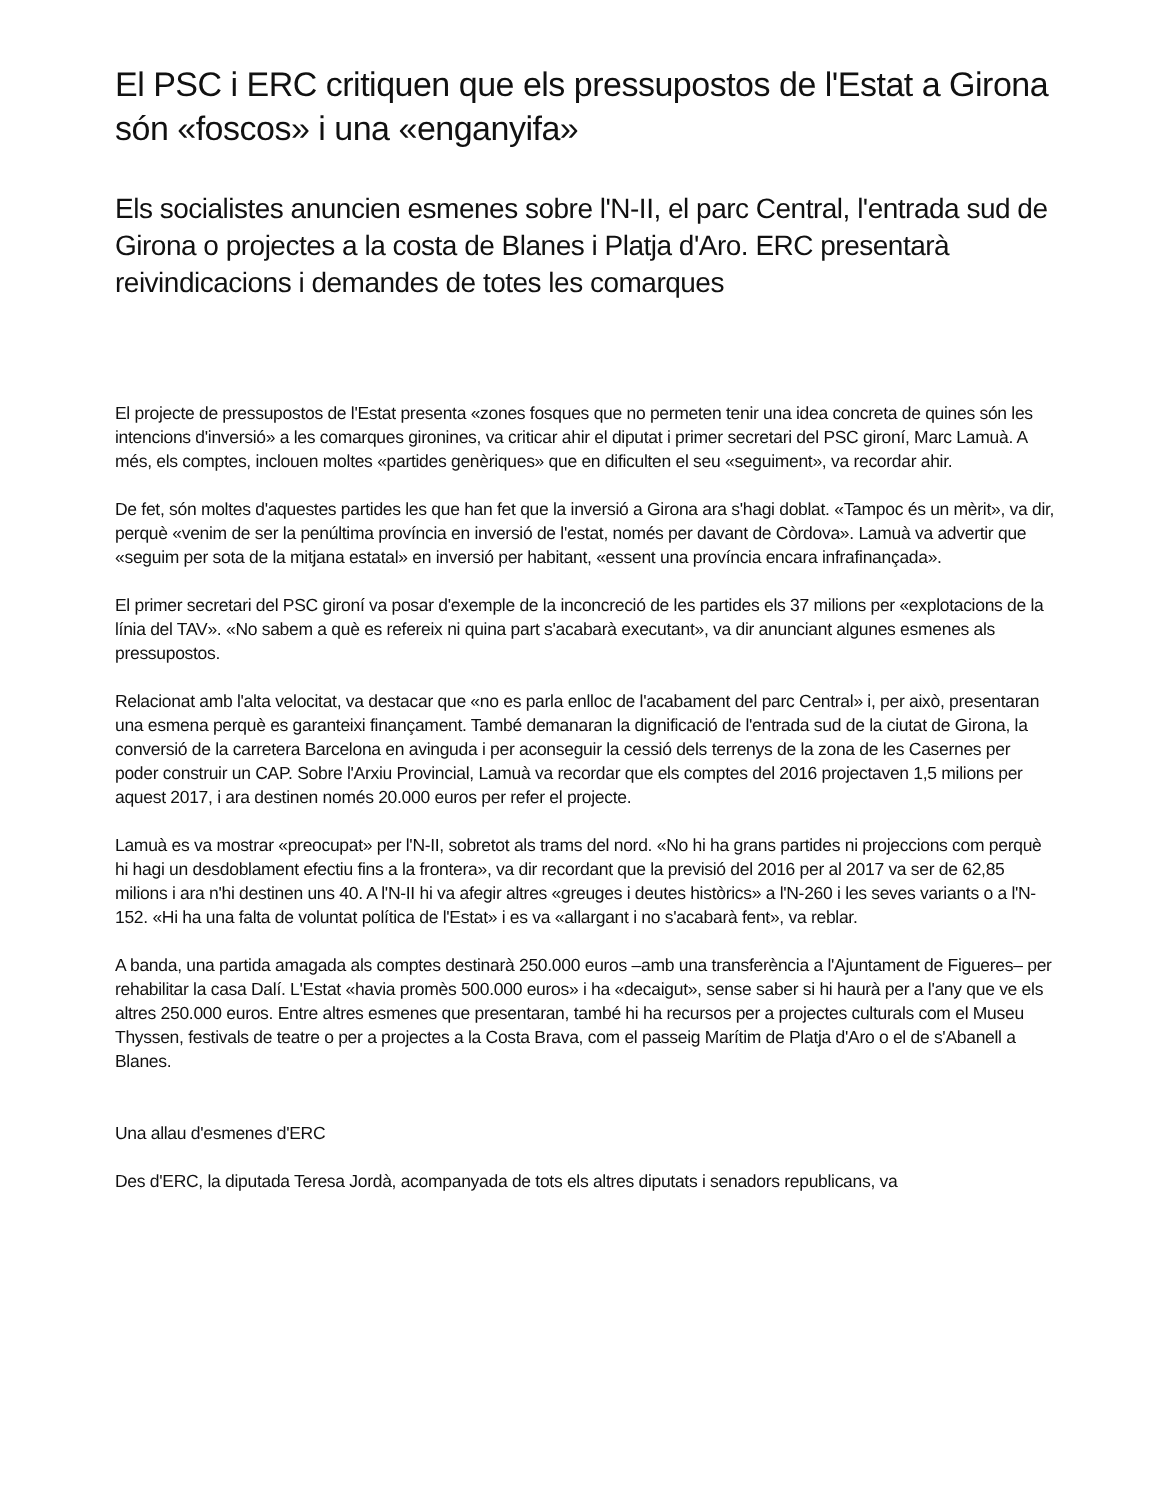El PSC i ERC critiquen que els pressupostos de l'Estat a Girona són «foscos» i una «enganyifa»
Els socialistes anuncien esmenes sobre l'N-II, el parc Central, l'entrada sud de Girona o projectes a la costa de Blanes i Platja d'Aro. ERC presentarà reivindicacions i demandes de totes les comarques
El projecte de pressupostos de l'Estat presenta «zones fosques que no permeten tenir una idea concreta de quines són les intencions d'inversió» a les comarques gironines, va criticar ahir el diputat i primer secretari del PSC gironí, Marc Lamuà. A més, els comptes, inclouen moltes «partides genèriques» que en dificulten el seu «seguiment», va recordar ahir.
De fet, són moltes d'aquestes partides les que han fet que la inversió a Girona ara s'hagi doblat. «Tampoc és un mèrit», va dir, perquè «venim de ser la penúltima província en inversió de l'estat, només per davant de Còrdova». Lamuà va advertir que «seguim per sota de la mitjana estatal» en inversió per habitant, «essent una província encara infrafinançada».
El primer secretari del PSC gironí va posar d'exemple de la inconcreció de les partides els 37 milions per «explotacions de la línia del TAV». «No sabem a què es refereix ni quina part s'acabarà executant», va dir anunciant algunes esmenes als pressupostos.
Relacionat amb l'alta velocitat, va destacar que «no es parla enlloc de l'acabament del parc Central» i, per això, presentaran una esmena perquè es garanteixi finançament. També demanaran la dignificació de l'entrada sud de la ciutat de Girona, la conversió de la carretera Barcelona en avinguda i per aconseguir la cessió dels terrenys de la zona de les Casernes per poder construir un CAP. Sobre l'Arxiu Provincial, Lamuà va recordar que els comptes del 2016 projectaven 1,5 milions per aquest 2017, i ara destinen només 20.000 euros per refer el projecte.
Lamuà es va mostrar «preocupat» per l'N-II, sobretot als trams del nord. «No hi ha grans partides ni projeccions com perquè hi hagi un desdoblament efectiu fins a la frontera», va dir recordant que la previsió del 2016 per al 2017 va ser de 62,85 milions i ara n'hi destinen uns 40. A l'N-II hi va afegir altres «greuges i deutes històrics» a l'N-260 i les seves variants o a l'N-152. «Hi ha una falta de voluntat política de l'Estat» i es va «allargant i no s'acabarà fent», va reblar.
A banda, una partida amagada als comptes destinarà 250.000 euros –amb una transferència a l'Ajuntament de Figueres– per rehabilitar la casa Dalí. L'Estat «havia promès 500.000 euros» i ha «decaigut», sense saber si hi haurà per a l'any que ve els altres 250.000 euros. Entre altres esmenes que presentaran, també hi ha recursos per a projectes culturals com el Museu Thyssen, festivals de teatre o per a projectes a la Costa Brava, com el passeig Marítim de Platja d'Aro o el de s'Abanell a Blanes.
Una allau d'esmenes d'ERC
Des d'ERC, la diputada Teresa Jordà, acompanyada de tots els altres diputats i senadors republicans, va